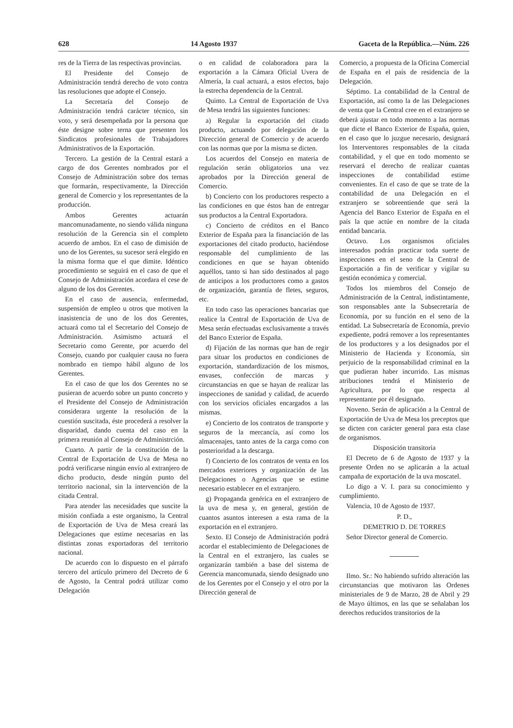628 14 Agosto 1937 Gaceta de la República.—Núm. 226
res de la Tierra de las respectivas provincias.
El Presidente del Consejo de Administración tendrá derecho de voto contra las resoluciones que adopte el Consejo.
La Secretaría del Consejo de Administración tendrá carácter técnico, sin voto, y será desempeñada por la persona que éste designe sobre terna que presenten los Sindicatos profesionales de Trabajadores Administrativos de la Exportación.
Tercero. La gestión de la Central estará a cargo de dos Gerentes nombrados por el Consejo de Administración sobre dos ternas que formarán, respectivamente, la Dirección general de Comercio y los representantes de la producción.
Ambos Gerentes actuarán mancomunadamente, no siendo válida ninguna resolución de la Gerencia sin el completo acuerdo de ambos. En el caso de dimisión de uno de los Gerentes, su sucesor será elegido en la misma forma que el que dimite. Idéntico procedimiento se seguirá en el caso de que el Consejo de Administración acordara el cese de alguno de los dos Gerentes.
En el caso de ausencia, enfermedad, suspensión de empleo u otros que motiven la inasistencia de uno de los dos Gerentes, actuará como tal el Secretario del Consejo de Administración. Asimismo actuará el Secretario como Gerente, por acuerdo del Consejo, cuando por cualquier causa no fuera nombrado en tiempo hábil alguno de los Gerentes.
En el caso de que los dos Gerentes no se pusieran de acuerdo sobre un punto concreto y el Presidente del Consejo de Administración considerara urgente la resolución de la cuestión suscitada, éste procederá a resolver la disparidad, dando cuenta del caso en la primera reunión al Consejo de Administrción.
Cuarto. A partir de la constitución de la Central de Exportación de Uva de Mesa no podrá verificarse ningún envío al extranjero de dicho producto, desde ningún punto del territorio nacional, sin la intervención de la citada Central.
Para atender las necesidades que suscite la misión confiada a este organismo, la Central de Exportación de Uva de Mesa creará las Delegaciones que estime necesarias en las distintas zonas exportadoras del territorio nacional.
De acuerdo con lo dispuesto en el párrafo tercero del artículo primero del Decreto de 6 de Agosto, la Central podrá utilizar como Delegación
o en calidad de colaboradora para la exportación a la Cámara Oficial Uvera de Almería, la cual actuará, a estos efectos, bajo la estrecha dependencia de la Central.
Quinto. La Central de Exportación de Uva de Mesa tendrá las siguientes funciones:
a) Regular la exportación del citado producto, actuando por delegación de la Dirección general de Comercio y de acuerdo con las normas que por la misma se dicten.
Los acuerdos del Consejo en materia de regulación serán obligatorios una vez aprobados por la Dirección general de Comercio.
b) Concierto con los productores respecto a las condiciones en que éstos han de entregar sus productos a la Central Exportadora.
c) Concierto de créditos en el Banco Exterior de España para la financiación de las exportaciones del citado producto, haciéndose responsable del cumplimiento de las condiciones en que se hayan obtenido aquéllos, tanto si han sido destinados al pago de anticipos a los productores como a gastos de organización, garantía de fletes, seguros, etc.
En todo caso las operaciones bancarias que realice la Central de Exportación de Uva de Mesa serán efectuadas exclusivamente a través del Banco Exterior de España.
d) Fijación de las normas que han de regir para situar los productos en condiciones de exportación, standardización de los mismos, envases, confección de marcas y circunstancias en que se hayan de realizar las inspecciones de sanidad y calidad, de acuerdo con los servicios oficiales encargados a las mismas.
e) Concierto de los contratos de transporte y seguros de la mercancía, así como los almacenajes, tanto antes de la carga como con posterioridad a la descarga.
f) Concierto de los contratos de venta en los mercados exteriores y organización de las Delegaciones o Agencias que se estime necesario establecer en el extranjero.
g) Propaganda genérica en el extranjero de la uva de mesa y, en general, gestión de cuantos asuntos interesen a esta rama de la exportación en el extranjero.
Sexto. El Consejo de Administración podrá acordar el establecimiento de Delegaciones de la Central en el extranjero, las cuales se organizarán también a base del sistema de Gerencia mancomunada, siendo designado uno de los Gerentes por el Consejo y el otro por la Dirección general de
Comercio, a propuesta de la Oficina Comercial de España en el país de residencia de la Delegación.
Séptimo. La contabilidad de la Central de Exportación, así como la de las Delegaciones de venta que la Central cree en el extranjero se deberá ajustar en todo momento a las normas que dicte el Banco Exterior de España, quien, en el caso que lo juzgue necesario, designará los Interventores responsables de la citada contabilidad, y el que en todo momento se reservará el derecho de realizar cuantas inspecciones de contabilidad estime convenientes. En el caso de que se trate de la contabilidad de una Delegación en el extranjero se sobreentiende que será la Agencia del Banco Exterior de España en el país la que actúe en nombre de la citada entidad bancaria.
Octavo. Los organismos oficiales interesados podrán practicar toda suerte de inspecciones en el seno de la Central de Exportación a fin de verificar y vigilar su gestión económica y comercial.
Todos los miembros del Consejo de Administración de la Central, indistintamente, son responsables ante la Subsecretaría de Economía, por su función en el seno de la entidad. La Subsecretaría de Economía, previo expediente, podrá remover a los representantes de los productores y a los designados por el Ministerio de Hacienda y Economía, sin perjuicio de la responsabilidad criminal en la que pudieran haber incurrido. Las mismas atribuciones tendrá el Ministerio de Agricultura, por lo que respecta al representante por él designado.
Noveno. Serán de aplicación a la Central de Exportación de Uva de Mesa los preceptos que se dicten con carácter general para esta clase de organismos.
Disposición transitoria
El Decreto de 6 de Agosto de 1937 y la presente Orden no se aplicarán a la actual campaña de exportación de la uva moscatel.
Lo digo a V. I. para su conocimiento y cumplimiento.
Valencia, 10 de Agosto de 1937.
P. D.,
DEMETRIO D. DE TORRES
Señor Director general de Comercio.
Ilmo. Sr.: No habiendo sufrido alteración las circunstancias que motivaron las Ordenes ministeriales de 9 de Marzo, 28 de Abril y 29 de Mayo últimos, en las que se señalaban los derechos reducidos transitorios de la